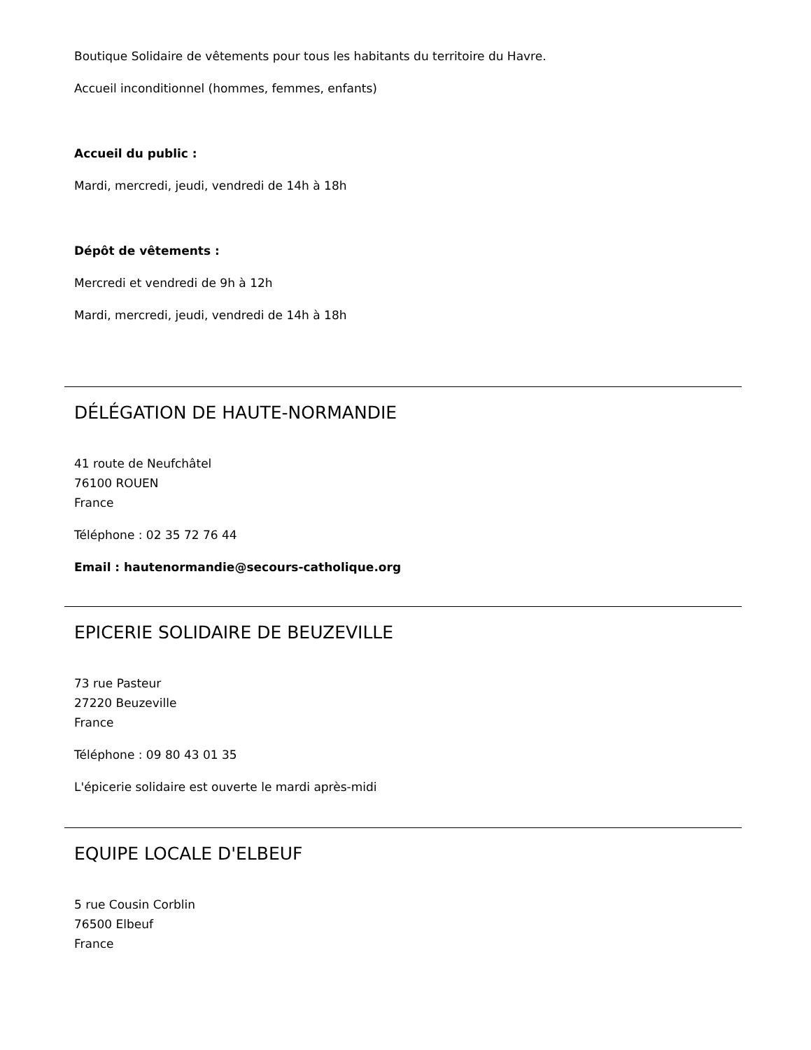Boutique Solidaire de vêtements pour tous les habitants du territoire du Havre.
Accueil inconditionnel (hommes, femmes, enfants)
Accueil du public :
Mardi, mercredi, jeudi, vendredi de 14h à 18h
Dépôt de vêtements :
Mercredi et vendredi de 9h à 12h
Mardi, mercredi, jeudi, vendredi de 14h à 18h
DÉLÉGATION DE HAUTE-NORMANDIE
41 route de Neufchâtel
76100 ROUEN
France
Téléphone : 02 35 72 76 44
Email : hautenormandie@secours-catholique.org
EPICERIE SOLIDAIRE DE BEUZEVILLE
73 rue Pasteur
27220 Beuzeville
France
Téléphone : 09 80 43 01 35
L'épicerie solidaire est ouverte le mardi après-midi
EQUIPE LOCALE D'ELBEUF
5 rue Cousin Corblin
76500 Elbeuf
France